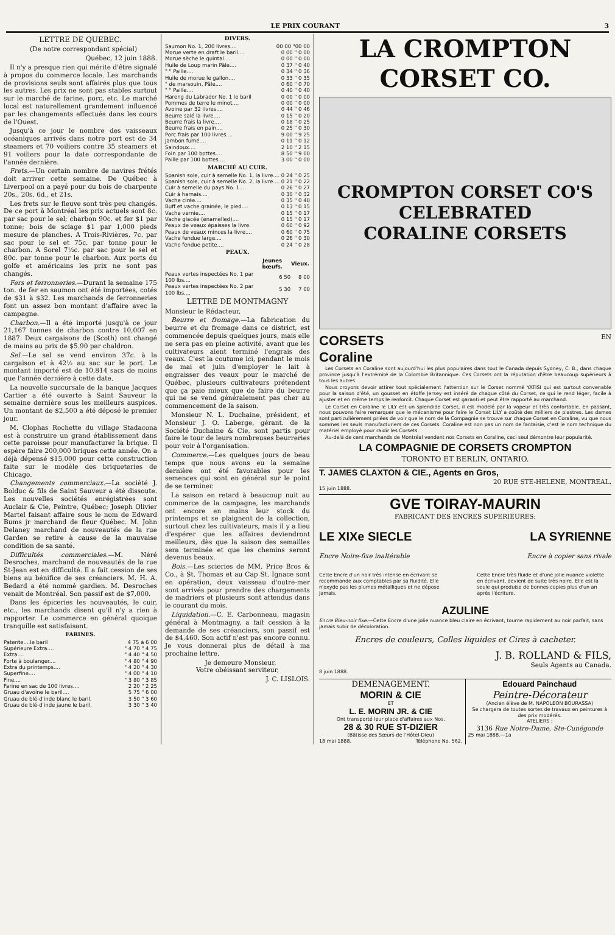LE PRIX COURANT 3
LETTRE DE QUEBEC.
(De notre correspondant spécial)
Québec, 12 juin 1888.
Il n'y a presque rien qui mérite d'être signalé à propos du commerce locale. Les marchands de provisions seuls sont affairés plus que tous les autres. Les prix ne sont pas stables surtout sur le marché de farine, porc, etc. Le marché local est naturellement grandement influencé par les changements effectués dans les cours de l'Ouest.
Jusqu'à ce jour le nombre des vaisseaux océaniques arrivés dans notre port est de 34 steamers et 70 voiliers contre 35 steamers et 91 voiliers pour la date correspondante de l'année dernière.
Frets.—Un certain nombre de navires frétés doit arriver cette semaine. De Québec à Liverpool on a payé pour du bois de charpente 20s., 20s. 6d., et 21s.
Les frets sur le fleuve sont très peu changés. De ce port à Montréal les prix actuels sont 8c. par sac pour le sel; charbon 90c. et fer $1 par tonne; bois de sciage $1 par 1,000 pieds mesure de planches. A Trois-Rivières, 7c. par sac pour le sel et 75c. par tonne pour le charbon. A Sorel 7½c. par sac pour le sel et 80c. par tonne pour le charbon. Aux ports du golfe et américains les prix ne sont pas changés.
Fers et ferronneries.—Durant la semaine 175 ton. de fer en saumon ont été importées, cotés de $31 à $32. Les marchands de ferronneries font un assez bon montant d'affaire avec la campagne.
Charbon.—Il a été importé jusqu'à ce jour 21,167 tonnes de charbon contre 10,007 en 1887. Deux cargaisons de (Scoth) ont changé de mains au prix de $5.90 par chaldron.
Sel.—Le sel se vend environ 37c. à la cargaison et à 42½ au sac sur le port. Le montant importé est de 10,814 sacs de moins que l'année dernière à cette date.
La nouvelle succursale de la banque Jacques Cartier a été ouverte à Saint Sauveur la semaine dernière sous les meilleurs auspices. Un montant de $2,500 a été déposé le premier jour.
M. Clophas Rochette du village Stadacona est à construire un grand établissement dans cette paroisse pour manufacturer la brique. Il espère faire 200,000 briques cette année. On a déjà dépensé $15,000 pour cette construction faite sur le modèle des briqueteries de Chicago.
Changements commerciaux.—La société J. Bolduc & fils de Saint Sauveur a été dissoute. Les nouvelles sociétés enrégistrées sont Auclair & Cie, Peintre, Québec; Joseph Olivier Martel faisant affaire sous le nom de Edward Bums jr marchand de fleur Québec. M. John Delaney marchand de nouveautés de la rue Garden se retire à cause de la mauvaise condition de sa santé.
Difficultés commerciales.—M. Néré Desroches, marchand de nouveautés de la rue St-Jean est en difficulté. Il a fait cession de ses biens au bénifice de ses créanciers. M. H. A. Bedard a été nommé gardien. M. Desroches venait de Montréal. Son passif est de $7,000.
Dans les épiceries les nouveautés, le cuir, etc., les marchands disent qu'il n'y a rien à rapporter. Le commerce en général quoique tranquille est satisfaisant.
FARINES.
| Patente....le baril | 4 75 à 6 00 |
| Supérieure Extra.... | " 4 70 " 4 75 |
| Extra.... | " 4 40 " 4 50 |
| Forte à boulanger.... | " 4 80 " 4 90 |
| Extra du printemps.... | " 4 20 " 4 30 |
| Superfine.... | " 4 00 " 4 10 |
| Fine.... | " 3 80 " 3 85 |
| Farine en sac de 100 livres.... | 2 20 " 2 25 |
| Gruau d'avoine le baril.... | 5 75 " 6 00 |
| Gruau de blé-d'inde blanc le baril. | 3 50 " 3 60 |
| Gruau de blé-d'inde jaune le baril. | 3 30 " 3 40 |
DIVERS.
| Saumon No. 1, 200 livres.... | 00 00 "00 00 |
| Morue verte en draft le baril.... | 0 00 " 0 00 |
| Morue sèche le quintal.... | 0 00 " 0 00 |
| Huile de Loup marin Pâle.... | 0 37 " 0 40 |
| " " Paille.... | 0 34 " 0 36 |
| Huile de morue le gallon.... | 0 33 " 0 35 |
| " de marsouin, Pâle.... | 0 60 " 0 70 |
| " " Paille.... | 0 40 " 0 40 |
| Hareng du Labrador No. 1 le baril | 0 00 " 0 00 |
| Pommes de terre le minot.... | 0 00 " 0 00 |
| Avoine par 32 livres.... | 0 44 " 0 46 |
| Beurre salé la livre.... | 0 15 " 0 20 |
| Beurre frais la livre.... | 0 18 " 0 25 |
| Beurre frais en pain.... | 0 25 " 0 30 |
| Porc frais par 100 livres.... | 9 00 " 9 25 |
| Jambon fumé.... | 0 11 " 0 12 |
| Saindoux.... | 2 10 " 2 15 |
| Foin par 100 bottes.... | 8 50 " 9 00 |
| Paille par 100 bottes.... | 3 00 " 0 00 |
MARCHÉ AU CUIR.
| Spanish sole, cuir à semelle No. 1, la livre.... | 0 24 " 0 25 |
| Spanish sole, cuir à semelle No. 2, la livre.... | 0 21 " 0 22 |
| Cuir à semelle du pays No. 1.... | 0 26 " 0 27 |
| Cuir à harnais.... | 0 30 " 0 32 |
| Vache cirée.... | 0 35 " 0 40 |
| Buff et vache grainée, le pied.... | 0 13 " 0 15 |
| Vache vernie.... | 0 15 " 0 17 |
| Vache glacée (enamelled).... | 0 15 " 0 17 |
| Peaux de veaux épaisses la livre. | 0 60 " 0 92 |
| Peaux de veaux minces la livre.... | 0 60 " 0 75 |
| Vache fendue large.... | 0 26 " 0 30 |
| Vache fendue petite.... | 0 24 " 0 28 |
PEAUX.
| | Jeunes bœufs. | Vieux. |
| --- | --- | --- |
| Peaux vertes inspectées No. 1 par 100 lbs.... | 6 50 | 8 00 |
| Peaux vertes inspectées No. 2 par 100 lbs.... | 5 30 | 7 00 |
LETTRE DE MONTMAGNY
Monsieur le Rédacteur,
Beurre et fromage.—La fabrication du beurre et du fromage dans ce district, est commencée depuis quelques jours, mais elle ne sera pas en pleine activité, avant que les cultivateurs aient terminé l'engrais des veaux. C'est la coutume ici, pendant le mois de mai et juin d'employer le lait à engraisser des veaux pour le marché de Québec, plusieurs cultivateurs prétendent que ça paie mieux que de faire du beurre qui ne se vend généralement pas cher au commencement de la saison.
Monsieur N. L. Duchaine, président, et Monsieur J. O. Laberge, gérant. de la Société Duchaine & Cie, sont partis pour faire le tour de leurs nombreuses beurreries pour voir à l'organisation.
Commerce.—Les quelques jours de beau temps que nous avons eu la semaine dernière ont été favorables pour les semences qui sont en général sur le point de se terminer.
La saison en retard à beaucoup nuit au commerce de la campagne, les marchands ont encore en mains leur stock du printemps et se plaignent de la collection, surtout chez les cultivateurs, mais il y a lieu d'espérer que les affaires deviendront meilleurs, dès que la saison des semailles sera terminée et que les chemins seront devenus beaux.
Bois.—Les scieries de MM. Price Bros & Co., à St. Thomas et au Cap St. Ignace sont en opération, deux vaisseau d'outre-mer sont arrivés pour prendre des chargements de madriers et plusieurs sont attendus dans le courant du mois.
Liquidation.—C. E. Carbonneau, magasin général à Montmagny, a fait cession à la demande de ses créanciers, son passif est de $4,460. Son actif n'est pas encore connu. Je vous donnerai plus de détail à ma prochaine lettre.
Je demeure Monsieur,
Votre obéissant serviteur,
J. C. LISLOIS.
LA CROMPTON CORSET CO.
CROMPTON CORSET CO'S
CELEBRATED
CORALINE CORSETS
CORSETS EN
Coraline
Les Corsets en Coraline sont aujourd'hui les plus populaires dans tout le Canada depuis Sydney, C. B., dans chaque province jusqu'à l'extrémité de la Colombie Britannique. Ces Corsets ont la réputation d'être beaucoup supérieurs à tous les autres.
Nous croyons devoir attirer tout spécialement l'attention sur le Corset nommé YATISI qui est surtout convenable pour la saison d'été, un gousset en étoffe Jersey est inséré de chaque côté du Corset, ce qui le rend léger, facile à ajuster et en même temps le renforcit. Chaque Corset est garanti et peut être rapporté au marchand.
Le Corset en Coraline le LILY est un splendide Corset, il est modelé par la vapeur et très confortable. En passant, nous pouvons faire remarquer que le mécanisme pour faire le Corset LILY a coûté des milliers de piastres. Les dames sont particulièrement priées de voir que le nom de la Compagnie se trouve sur chaque Corset en Coraline, vu que nous sommes les seuls manufacturiers de ces Corsets. Coraline est non pas un nom de fantaisie, c'est le nom technique du matériel employé pour raidir les Corsets.
Au-delà de cent marchands de Montréal vendent nos Corsets en Coraline, ceci seul démontre leur popularité.
LA COMPAGNIE DE CORSETS CROMPTON
TORONTO ET BERLIN, ONTARIO.
T. JAMES CLAXTON & CIE., Agents en Gros,
20 RUE STE-HELENE, MONTREAL.
15 juin 1888.
GVE TOIRAY-MAURIN
FABRICANT DES ENCRES SUPERIEURES:
LE XIXe SIECLE LA SYRIENNE
Encre Noire-fixe inaltérable Encre à copier sans rivale
Cette Encre d'un noir très intense en écrivant se recommande aux comptables par sa fluidité. Elle n'oxyde pas les plumes métalliques et ne dépose jamais.
Cette Encre très fluide et d'une jolie nuance violette en écrivant, devient de suite très noire. Elle est la seule qui produise de bonnes copies plus d'un an après l'écriture.
AZULINE
Encre Bleu-noir fixe.—Cette Encre d'une jolie nuance bleu claire en écrivant, tourne rapidement au noir parfait, sans jamais subir de décoloration.
Encres de couleurs, Colles liquides et Cires à cacheter.
J. B. ROLLAND & FILS,
Seuls Agents au Canada.
8 juin 1888.
DEMENAGEMENT.
MORIN & CIE
ET
L. E. MORIN JR. & CIE
Ont transporté leur place d'affaires aux Nos.
28 & 30 RUE ST-DIZIER
(Bâtisse des Sœurs de l'Hôtel-Dieu)
18 mai 1888. Téléphone No. 562.
Edouard Painchaud
Peintre-Décorateur
(Ancien élève de M. NAPOLEON BOURASSA)
Se chargera de toutes sortes de travaux en peintures à des prix modérés.
ATELIERS :
3136 Rue Notre-Dame, Ste-Cunégonde
25 mai 1888.—1a